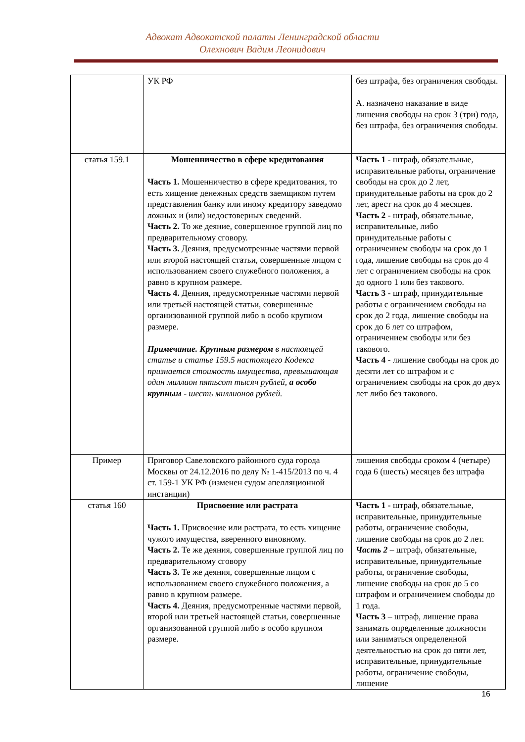Адвокат Адвокатской палаты Ленинградской области
Олехнович Вадим Леонидович
| | УК РФ | без штрафа, без ограничения свободы. А. назначено наказание в виде лишения свободы на срок 3 (три) года, без штрафа, без ограничения свободы. |
| статья 159.1 | Мошенничество в сфере кредитования Часть 1. Мошенничество в сфере кредитования, то есть хищение денежных средств заемщиком путем представления банку или иному кредитору заведомо ложных и (или) недостоверных сведений. Часть 2. То же деяние, совершенное группой лиц по предварительному сговору. Часть 3. Деяния, предусмотренные частями первой или второй настоящей статьи, совершенные лицом с использованием своего служебного положения, а равно в крупном размере. Часть 4. Деяния, предусмотренные частями первой или третьей настоящей статьи, совершенные организованной группой либо в особо крупном размере. Примечание. Крупным размером в настоящей статье и статье 159.5 настоящего Кодекса признается стоимость имущества, превышающая один миллион пятьсот тысяч рублей, а особо крупным - шесть миллионов рублей. | Часть 1 - штраф, обязательные, исправительные работы, ограничение свободы на срок до 2 лет, принудительные работы на срок до 2 лет, арест на срок до 4 месяцев. Часть 2 - штраф, обязательные, исправительные, либо принудительные работы с ограничением свободы на срок до 1 года, лишение свободы на срок до 4 лет с ограничением свободы на срок до одного 1 или без такового. Часть 3 - штраф, принудительные работы с ограничением свободы на срок до 2 года, лишение свободы на срок до 6 лет со штрафом, ограничением свободы или без такового. Часть 4 - лишение свободы на срок до десяти лет со штрафом и с ограничением свободы на срок до двух лет либо без такового. |
| Пример | Приговор Савеловского районного суда города Москвы от 24.12.2016 по делу № 1-415/2013 по ч. 4 ст. 159-1 УК РФ (изменен судом апелляционной инстанции) | лишения свободы сроком 4 (четыре) года 6 (шесть) месяцев без штрафа |
| статья 160 | Присвоение или растрата Часть 1. Присвоение или растрата, то есть хищение чужого имущества, вверенного виновному. Часть 2. Те же деяния, совершенные группой лиц по предварительному сговору Часть 3. Те же деяния, совершенные лицом с использованием своего служебного положения, а равно в крупном размере. Часть 4. Деяния, предусмотренные частями первой, второй или третьей настоящей статьи, совершенные организованной группой либо в особо крупном размере. | Часть 1 - штраф, обязательные, исправительные, принудительные работы, ограничение свободы, лишение свободы на срок до 2 лет. Часть 2 – штраф, обязательные, исправительные, принудительные работы, ограничение свободы, лишение свободы на срок до 5 со штрафом и ограничением свободы до 1 года. Часть 3 – штраф, лишение права занимать определенные должности или заниматься определенной деятельностью на срок до пяти лет, исправительные, принудительные работы, ограничение свободы, лишение |
16